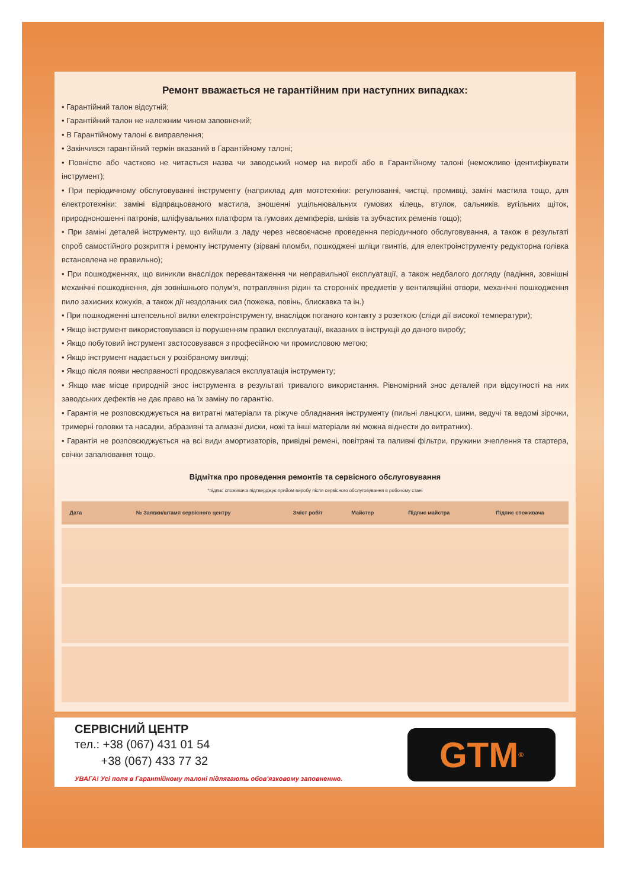Ремонт вважається не гарантійним при наступних випадках:
• Гарантійний талон відсутній;
• Гарантійний талон не належним чином заповнений;
• В Гарантійному талоні є виправлення;
• Закінчився гарантійний термін вказаний в Гарантійному талоні;
• Повністю або частково не читається назва чи заводський номер на виробі або в Гарантійному талоні (неможливо ідентифікувати інструмент);
• При періодичному обслуговуванні інструменту (наприклад для мототехніки: регулюванні, чистці, промивці, заміні мастила тощо, для електротехніки: заміні відпрацьованого мастила, зношенні ущільнювальних гумових кілець, втулок, сальників, вугільних щіток, природноношенні патронів, шліфувальних платформ та гумових демпферів, шківів та зубчастих ременів тощо);
• При заміні деталей інструменту, що вийшли з ладу через несвоєчасне проведення періодичного обслуговування, а також в результаті спроб самостійного розкриття і ремонту інструменту (зірвані пломби, пошкоджені шліци гвинтів, для електроінструменту редукторна голівка встановлена не правильно);
• При пошкодженнях, що виникли внаслідок перевантаження чи неправильної експлуатації, а також недбалого догляду (падіння, зовнішні механічні пошкодження, дія зовнішнього полум'я, потрапляння рідин та сторонніх предметів у вентиляційні отвори, механічні пошкодження пило захисних кожухів, а також дії нездоланих сил (пожежа, повінь, блискавка та ін.)
• При пошкодженні штепсельної вилки електроінструменту, внаслідок поганого контакту з розеткою (сліди дії високої температури);
• Якщо інструмент використовувався із порушенням правил експлуатації, вказаних в інструкції до даного виробу;
• Якщо побутовий інструмент застосовувався з професійною чи промисловою метою;
• Якщо інструмент надається у розібраному вигляді;
• Якщо після появи несправності продовжувалася експлуатація інструменту;
• Якщо має місце природній знос інструмента в результаті тривалого використання. Рівномірний знос деталей при відсутності на них заводських дефектів не дає право на їх заміну по гарантію.
• Гарантія не розповсюджується на витратні матеріали та ріжуче обладнання інструменту (пильні ланцюги, шини, ведучі та ведомі зірочки, тримерні головки та насадки, абразивні та алмазні диски, ножі та інші матеріали які можна віднести до витратних).
• Гарантія не розповсюджується на всі види амортизаторів, привідні ремені, повітряні та паливні фільтри, пружини зчеплення та стартера, свічки запалювання тощо.
Відмітка про проведення ремонтів та сервісного обслуговування
*підпис споживача підтверджує прийом виробу після сервісного обслуговування в робочому стані
| Дата | № Заявки/штамп сервісного центру | Зміст робіт | Майстер | Підпис майстра | Підпис споживача |
| --- | --- | --- | --- | --- | --- |
СЕРВІСНИЙ ЦЕНТР
тел.: +38 (067) 431 01 54
+38 (067) 433 77 32
УВАГА! Усі поля в Гарантійному талоні підлягають обов'язковому заповненню.
GTM<sup>®</sup>